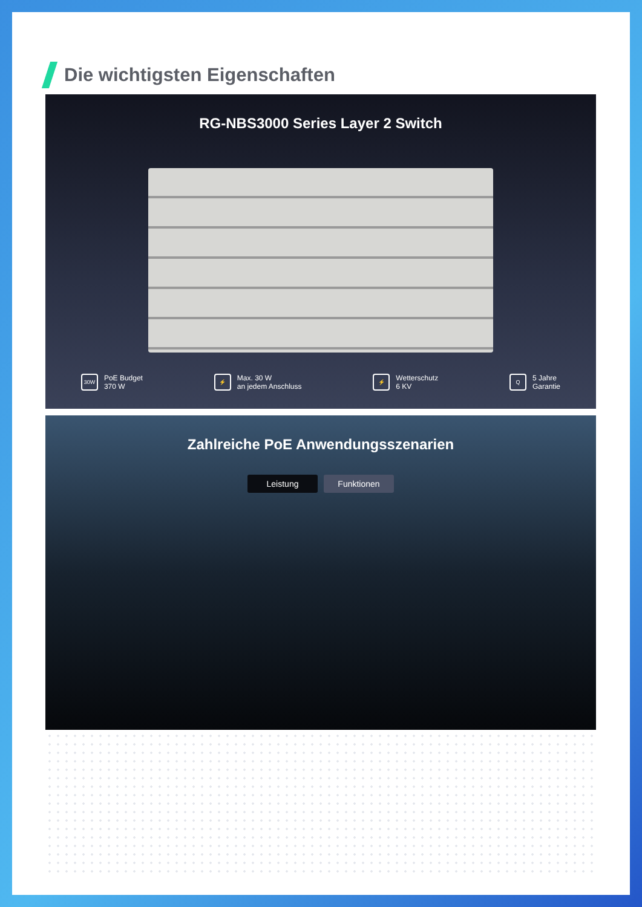Die wichtigsten Eigenschaften
RG-NBS3000 Series Layer 2 Switch
30W PoE Budget
370 W
⚡ Max. 30 W
an jedem Anschluss
⚡ Wetterschutz
6 KV
Q 5 Jahre
Garantie
Zahlreiche PoE Anwendungsszenarien
Leistung Funktionen